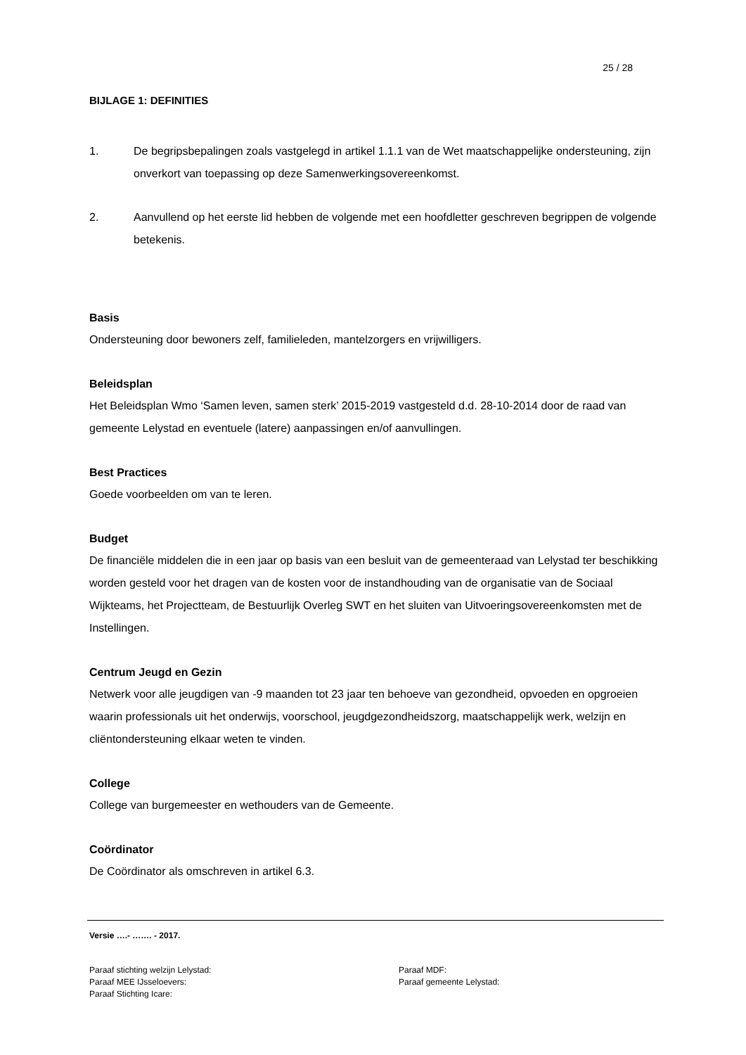25 / 28
BIJLAGE 1: DEFINITIES
1. De begripsbepalingen zoals vastgelegd in artikel 1.1.1 van de Wet maatschappelijke ondersteuning, zijn onverkort van toepassing op deze Samenwerkingsovereenkomst.
2. Aanvullend op het eerste lid hebben de volgende met een hoofdletter geschreven begrippen de volgende betekenis.
Basis
Ondersteuning door bewoners zelf, familieleden, mantelzorgers en vrijwilligers.
Beleidsplan
Het Beleidsplan Wmo ‘Samen leven, samen sterk’ 2015-2019 vastgesteld d.d. 28-10-2014 door de raad van gemeente Lelystad en eventuele (latere) aanpassingen en/of aanvullingen.
Best Practices
Goede voorbeelden om van te leren.
Budget
De financiële middelen die in een jaar op basis van een besluit van de gemeenteraad van Lelystad ter beschikking worden gesteld voor het dragen van de kosten voor de instandhouding van de organisatie van de Sociaal Wijkteams, het Projectteam, de Bestuurlijk Overleg SWT en het sluiten van Uitvoeringsovereenkomsten met de Instellingen.
Centrum Jeugd en Gezin
Netwerk voor alle jeugdigen van -9 maanden tot 23 jaar ten behoeve van gezondheid, opvoeden en opgroeien waarin professionals uit het onderwijs, voorschool, jeugdgezondheidszorg, maatschappelijk werk, welzijn en cliëntondersteuning elkaar weten te vinden.
College
College van burgemeester en wethouders van de Gemeente.
Coördinator
De Coördinator als omschreven in artikel 6.3.
Versie ….- ……. - 2017.
Paraaf stichting welzijn Lelystad: Paraaf MDF:
Paraaf MEE IJsseloevers: Paraaf gemeente Lelystad:
Paraaf Stichting Icare: